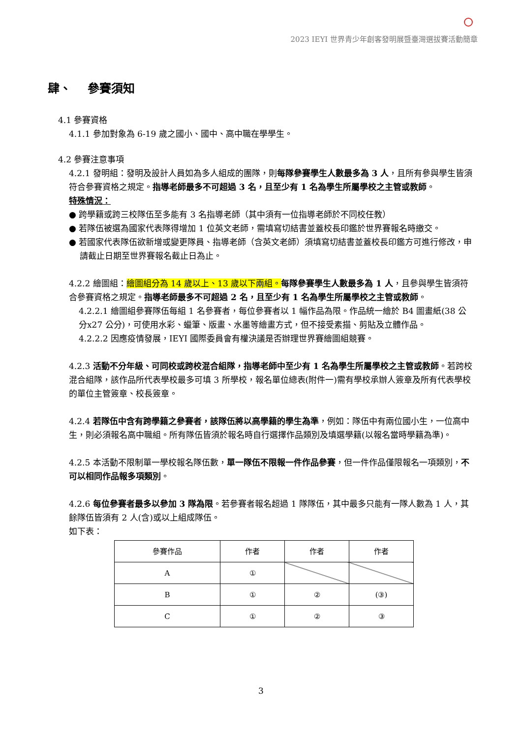2023 IEYI 世界青少年創客發明展暨臺灣選拔賽活動簡章
肆、 參賽須知
4.1 參賽資格
4.1.1 參加對象為 6-19 歲之國小、國中、高中職在學學生。
4.2 參賽注意事項
4.2.1 發明組：發明及設計人員如為多人組成的團隊，則每隊參賽學生人數最多為 3 人，且所有參與學生皆須符合參賽資格之規定。指導老師最多不可超過 3 名，且至少有 1 名為學生所屬學校之主管或教師。
特殊情況：
● 跨學籍或跨三校隊伍至多能有 3 名指導老師（其中須有一位指導老師於不同校任教）
● 若隊伍被選為國家代表隊得增加 1 位英文老師，需填寫切結書並蓋校長印鑑於世界賽報名時繳交。
● 若國家代表隊伍欲新增或變更隊員、指導老師（含英文老師）須填寫切結書並蓋校長印鑑方可進行修改，申請截止日期至世界賽報名截止日為止。
4.2.2 繪圖組：繪圖組分為 14 歲以上、13 歲以下兩組。每隊參賽學生人數最多為 1 人，且參與學生皆須符合參賽資格之規定。指導老師最多不可超過 2 名，且至少有 1 名為學生所屬學校之主管或教師。
4.2.2.1 繪圖組參賽隊伍每組 1 名參賽者，每位參賽者以 1 幅作品為限。作品統一繪於 B4 圖畫紙(38 公分x27 公分)，可使用水彩、蠟筆、版畫、水墨等繪畫方式，但不接受素描、剪貼及立體作品。
4.2.2.2 因應疫情發展，IEYI 國際委員會有權決議是否辦理世界賽繪圖組競賽。
4.2.3 活動不分年級、可同校或跨校混合組隊，指導老師中至少有 1 名為學生所屬學校之主管或教師。若跨校混合組隊，該作品所代表學校最多可填 3 所學校，報名單位總表(附件一)需有學校承辦人簽章及所有代表學校的單位主管簽章、校長簽章。
4.2.4 若隊伍中含有跨學籍之參賽者，該隊伍將以高學籍的學生為準，例如：隊伍中有兩位國小生，一位高中生，則必須報名高中職組。所有隊伍皆須於報名時自行選擇作品類別及填選學籍(以報名當時學籍為準)。
4.2.5 本活動不限制單一學校報名隊伍數，單一隊伍不限報一件作品參賽，但一件作品僅限報名一項類別，不可以相同作品報多項類別。
4.2.6 每位參賽者最多以參加 3 隊為限。若參賽者報名超過 1 隊隊伍，其中最多只能有一隊人數為 1 人，其餘隊伍皆須有 2 人(含)或以上組成隊伍。
如下表：
| 參賽作品 | 作者 | 作者 | 作者 |
| --- | --- | --- | --- |
| A | ① | | |
| B | ① | ② | (③) |
| C | ① | ② | ③ |
3